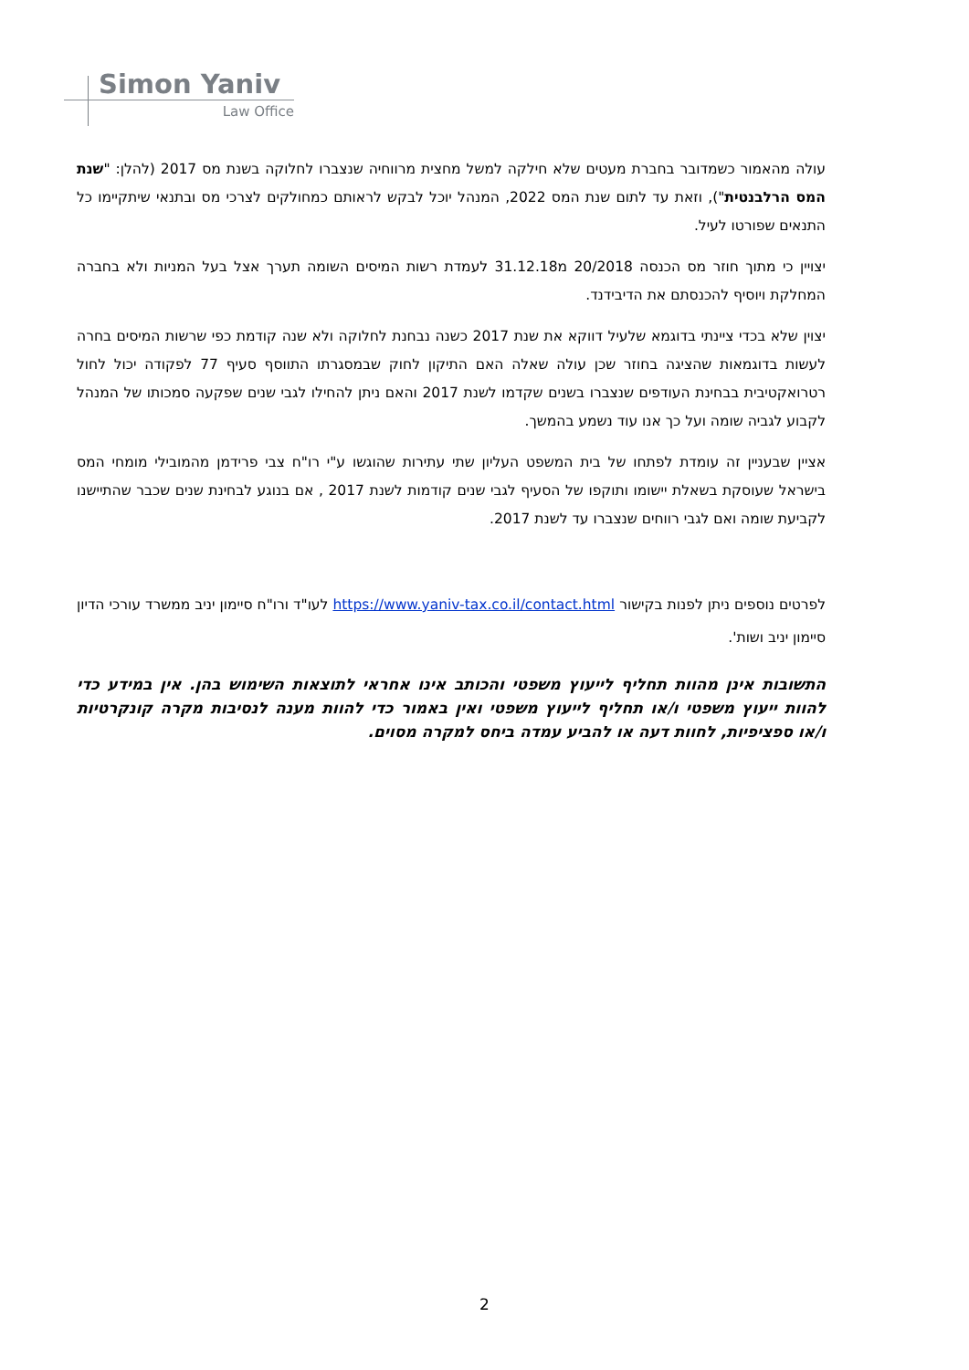Simon Yaniv
Law Office
עולה מהאמור כשמדובר בחברת מעטים שלא חילקה למשל מחצית מרווחיה שנצברו לחלוקה בשנת מס 2017 (להלן: "שנת המס הרלבנטית"), וזאת עד לתום שנת המס 2022, המנהל יוכל לבקש לראותם כמחולקים לצרכי מס ובתנאי שיתקיימו כל התנאים שפורטו לעיל.
יצויין כי מתוך חוזר מס הכנסה 20/2018 מ31.12.18 לעמדת רשות המיסים השומה תערך אצל בעל המניות ולא בחברה המחלקת ויוסיף להכנסתם את הדיבידנד.
יצוין שלא בכדי ציינתי בדוגמא שלעיל דווקא את שנת 2017 כשנה נבחנת לחלוקה ולא שנה קודמת כפי שרשות המיסים בחרה לעשות בדוגמאות שהציגה בחוזר שכן עולה שאלה האם התיקון לחוק שבמסגרתו התווסף סעיף 77 לפקודה יכול לחול רטרואקטיבית בבחינת העודפים שנצברו בשנים שקדמו לשנת 2017 והאם ניתן להחילו לגבי שנים שפקעה סמכותו של המנהל לקבוע לגביה שומה ועל כך אנו עוד נשמע בהמשך.
אציין שבעניין זה עומדת לפתחו של בית המשפט העליון שתי עתירות שהוגשו ע"י רו"ח צבי פרידמן מהמובילי מומחי המס בישראל שעוסקת בשאלת יישומו ותוקפו של הסעיף לגבי שנים קודמות לשנת 2017 , אם בנוגע לבחינת שנים שכבר שהתיישנו לקביעת שומה ואם לגבי רווחים שנצברו עד לשנת 2017.
לפרטים נוספים ניתן לפנות בקישור https://www.yaniv-tax.co.il/contact.html לעו"ד ורו"ח סיימון יניב ממשרד עורכי הדיון סיימון יניב ושות'.
התשובות אינן מהוות תחליף לייעוץ משפטי והכותב אינו אחראי לתוצאות השימוש בהן. אין במידע כדי להוות ייעוץ משפטי ו/או תחליף לייעוץ משפטי ואין באמור כדי להוות מענה לנסיבות מקרה קונקרטיות ו/או ספציפיות, לחוות דעה או להביע עמדה ביחס למקרה מסוים.
2